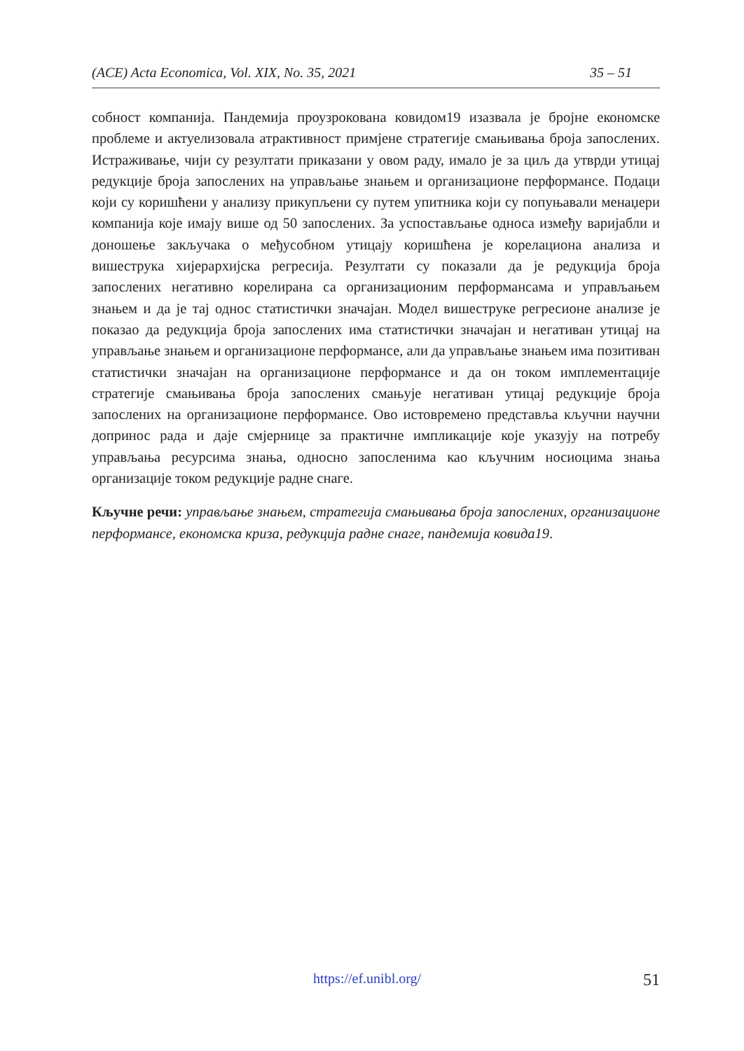(ACE) Acta Economica, Vol. XIX, No. 35, 2021 35 – 51
собност компанија. Пандемија проузрокована ковидом19 изазвала је бројне економске проблеме и актуелизовала атрактивност примјене стратегије смањивања броја запослених. Истраживање, чији су резултати приказани у овом раду, имало је за циљ да утврди утицај редукције броја запослених на управљање знањем и организационе перформансе. Подаци који су коришћени у анализу прикупљени су путем упитника који су попуњавали менаџери компанија које имају више од 50 запослених. За успостављање односа између варијабли и доношење закључака о међусобном утицају коришћена је корелациона анализа и вишеструка хијерархијска регресија. Резултати су показали да је редукција броја запослених негативно корелирана са организационим перформансама и управљањем знањем и да је тај однос статистички значајан. Модел вишеструке регресионе анализе је показао да редукција броја запослених има статистички значајан и негативан утицај на управљање знањем и организационе перформансе, али да управљање знањем има позитиван статистички значајан на организационе перформансе и да он током имплементације стратегије смањивања броја запослених смањује негативан утицај редукције броја запослених на организационе перформансе. Ово истовремено представља кључни научни допринос рада и даје смјернице за практичне импликације које указују на потребу управљања ресурсима знања, односно запосленима као кључним носиоцима знања организације током редукције радне снаге.
Кључне речи: управљање знањем, стратегија смањивања броја запослених, организационе перформансе, економска криза, редукција радне снаге, пандемија ковида19.
https://ef.unibl.org/ 51